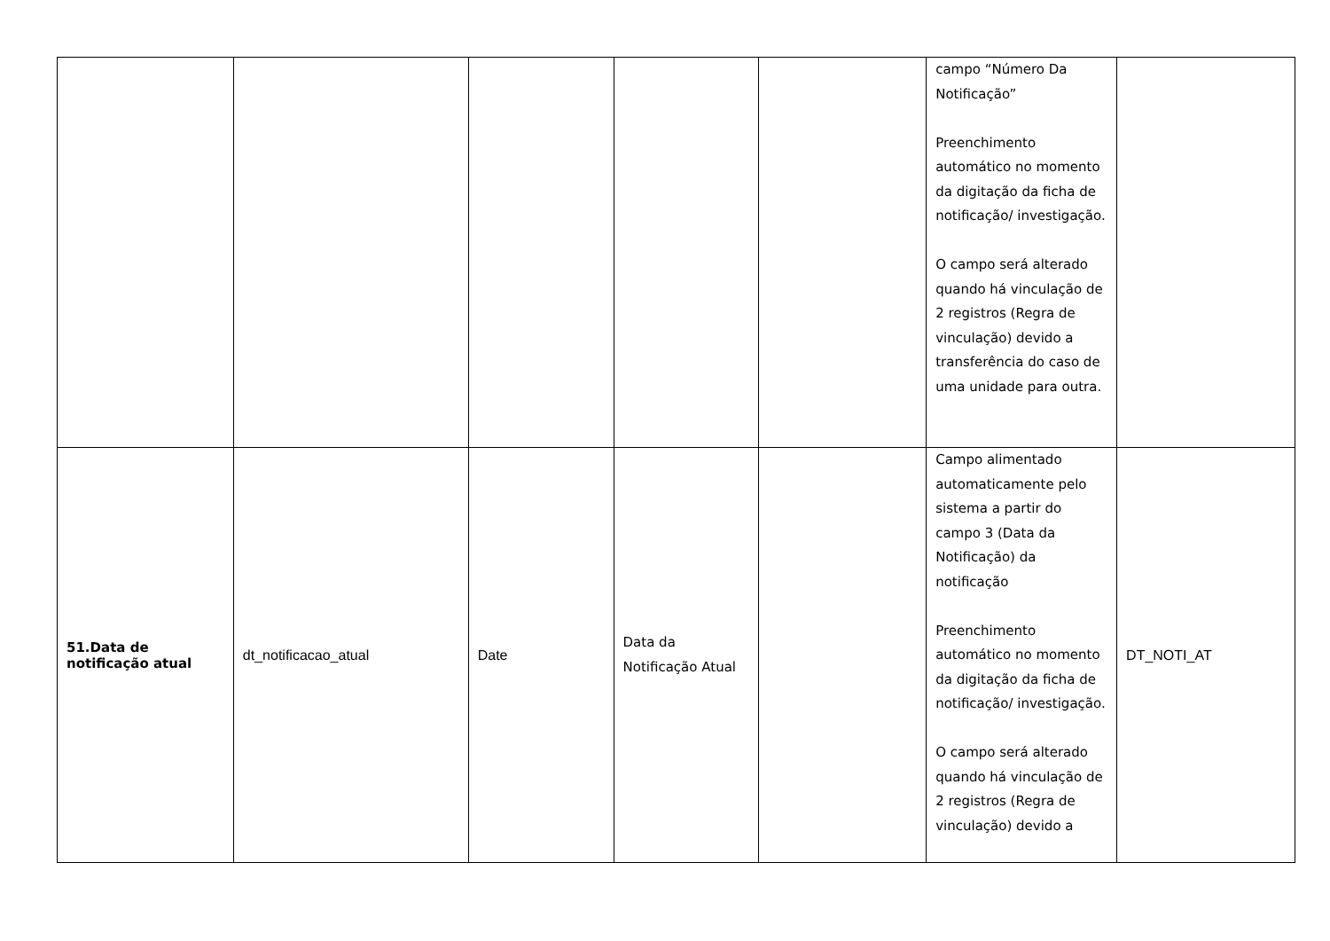| | | | | | campo “Número Da Notificação” Preenchimento automático no momento da digitação da ficha de notificação/ investigação. O campo será alterado quando há vinculação de 2 registros (Regra de vinculação) devido a transferência do caso de uma unidade para outra. | |
| 51.Data de notificação atual | dt_notificacao_atual | Date | Data da Notificação Atual | | Campo alimentado automaticamente pelo sistema a partir do campo 3 (Data da Notificação) da notificação Preenchimento automático no momento da digitação da ficha de notificação/ investigação. O campo será alterado quando há vinculação de 2 registros (Regra de vinculação) devido a | DT_NOTI_AT |